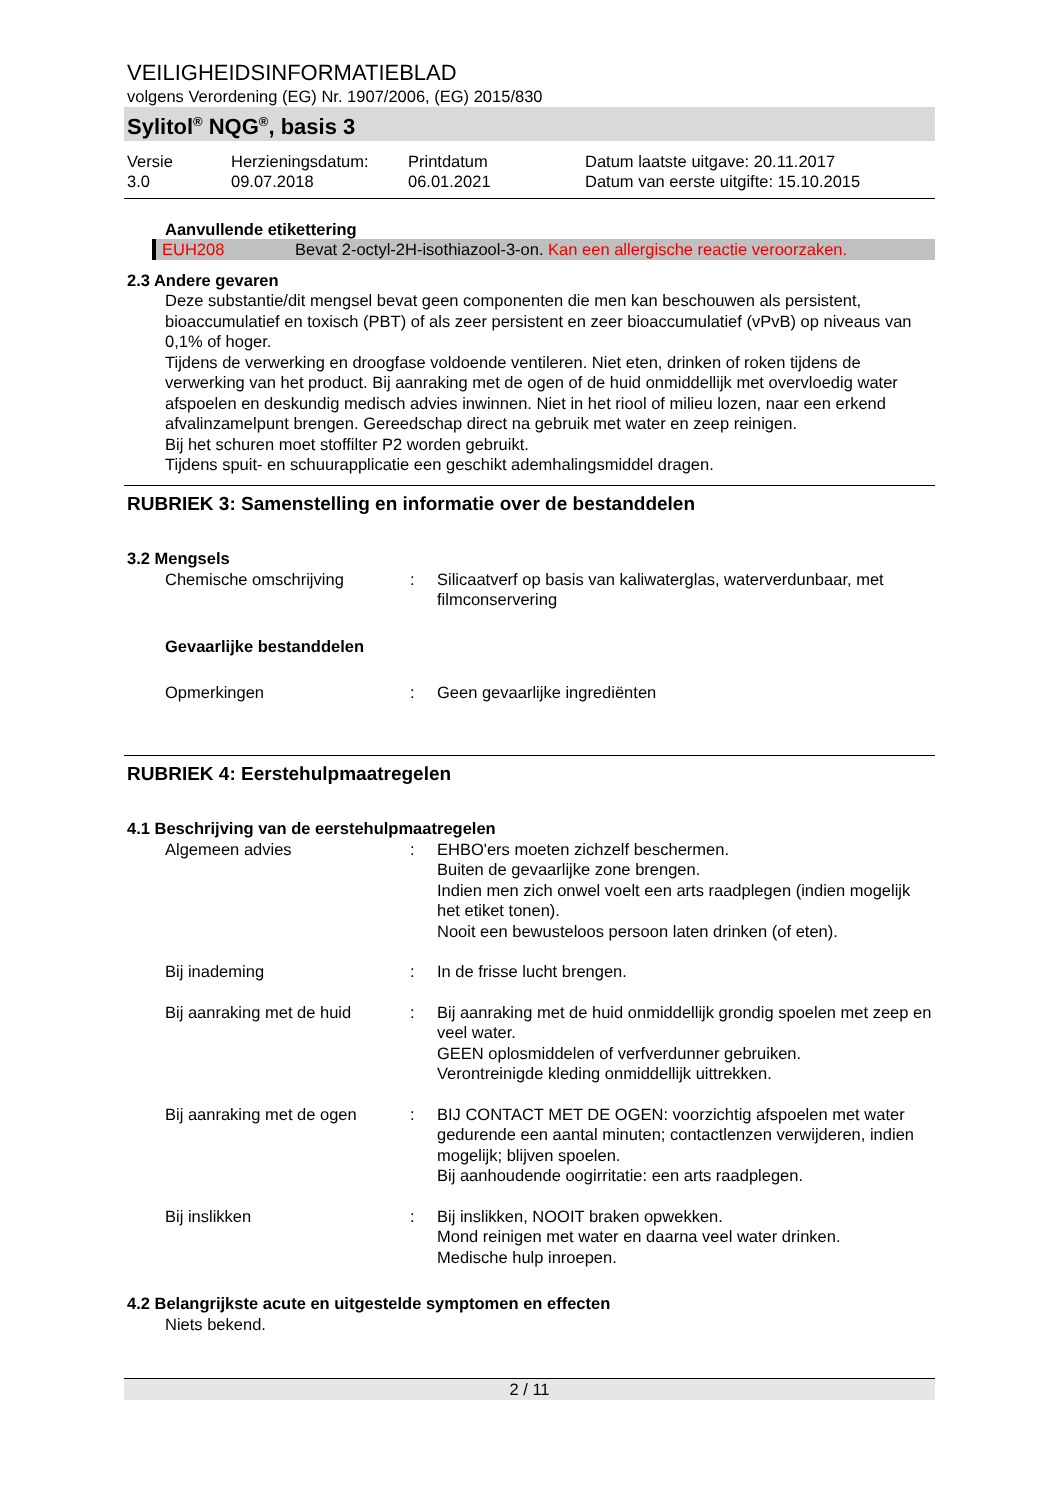VEILIGHEIDSINFORMATIEBLAD
volgens Verordening (EG) Nr. 1907/2006, (EG) 2015/830
Sylitol<sup>®</sup> NQG<sup>®</sup>, basis 3
Versie
3.0
Herzieningsdatum:
09.07.2018
Printdatum
06.01.2021
Datum laatste uitgave: 20.11.2017
Datum van eerste uitgifte: 15.10.2015
Aanvullende etikettering
EUH208 Bevat 2-octyl-2H-isothiazool-3-on. Kan een allergische reactie veroorzaken.
2.3 Andere gevaren
Deze substantie/dit mengsel bevat geen componenten die men kan beschouwen als persistent, bioaccumulatief en toxisch (PBT) of als zeer persistent en zeer bioaccumulatief (vPvB) op niveaus van 0,1% of hoger.
Tijdens de verwerking en droogfase voldoende ventileren. Niet eten, drinken of roken tijdens de verwerking van het product. Bij aanraking met de ogen of de huid onmiddellijk met overvloedig water afspoelen en deskundig medisch advies inwinnen. Niet in het riool of milieu lozen, naar een erkend afvalinzamelpunt brengen. Gereedschap direct na gebruik met water en zeep reinigen.
Bij het schuren moet stoffilter P2 worden gebruikt.
Tijdens spuit- en schuurapplicatie een geschikt ademhalingsmiddel dragen.
RUBRIEK 3: Samenstelling en informatie over de bestanddelen
3.2 Mengsels
Chemische omschrijving
:
Silicaatverf op basis van kaliwaterglas, waterverdunbaar, met filmconservering
Gevaarlijke bestanddelen
Opmerkingen
:
Geen gevaarlijke ingrediënten
RUBRIEK 4: Eerstehulpmaatregelen
4.1 Beschrijving van de eerstehulpmaatregelen
Algemeen advies
:
EHBO'ers moeten zichzelf beschermen.
Buiten de gevaarlijke zone brengen.
Indien men zich onwel voelt een arts raadplegen (indien mogelijk het etiket tonen).
Nooit een bewusteloos persoon laten drinken (of eten).
Bij inademing
:
In de frisse lucht brengen.
Bij aanraking met de huid
:
Bij aanraking met de huid onmiddellijk grondig spoelen met zeep en veel water.
GEEN oplosmiddelen of verfverdunner gebruiken.
Verontreinigde kleding onmiddellijk uittrekken.
Bij aanraking met de ogen
:
BIJ CONTACT MET DE OGEN: voorzichtig afspoelen met water gedurende een aantal minuten; contactlenzen verwijderen, indien mogelijk; blijven spoelen.
Bij aanhoudende oogirritatie: een arts raadplegen.
Bij inslikken
:
Bij inslikken, NOOIT braken opwekken.
Mond reinigen met water en daarna veel water drinken.
Medische hulp inroepen.
4.2 Belangrijkste acute en uitgestelde symptomen en effecten
Niets bekend.
2 / 11